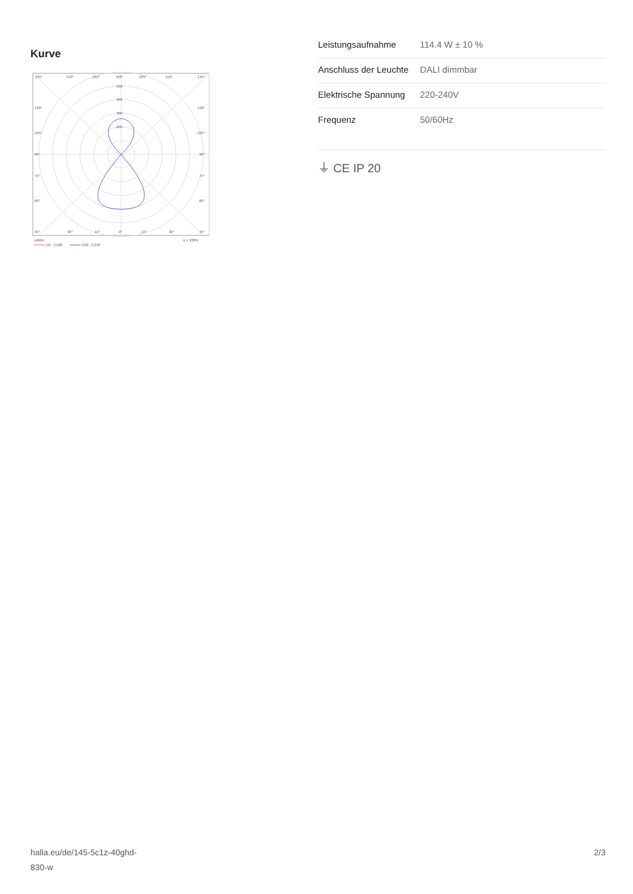Kurve
135°
150°
165°
180°
165°
150°
135°
500
400
300
200
120°
120°
105°
105°
90°
90°
75°
75°
60°
60°
45°
30°
15°
0°
15°
30°
45°
cd/klm
η = 100%
C0 - C180
C90 - C270
| Leistungsaufnahme | 114.4 W ± 10 % |
| Anschluss der Leuchte | DALI dimmbar |
| Elektrische Spannung | 220-240V |
| Frequenz | 50/60Hz |
⏚ CE IP 20
halla.eu/de/145-5c1z-40ghd-
830-w
2/3